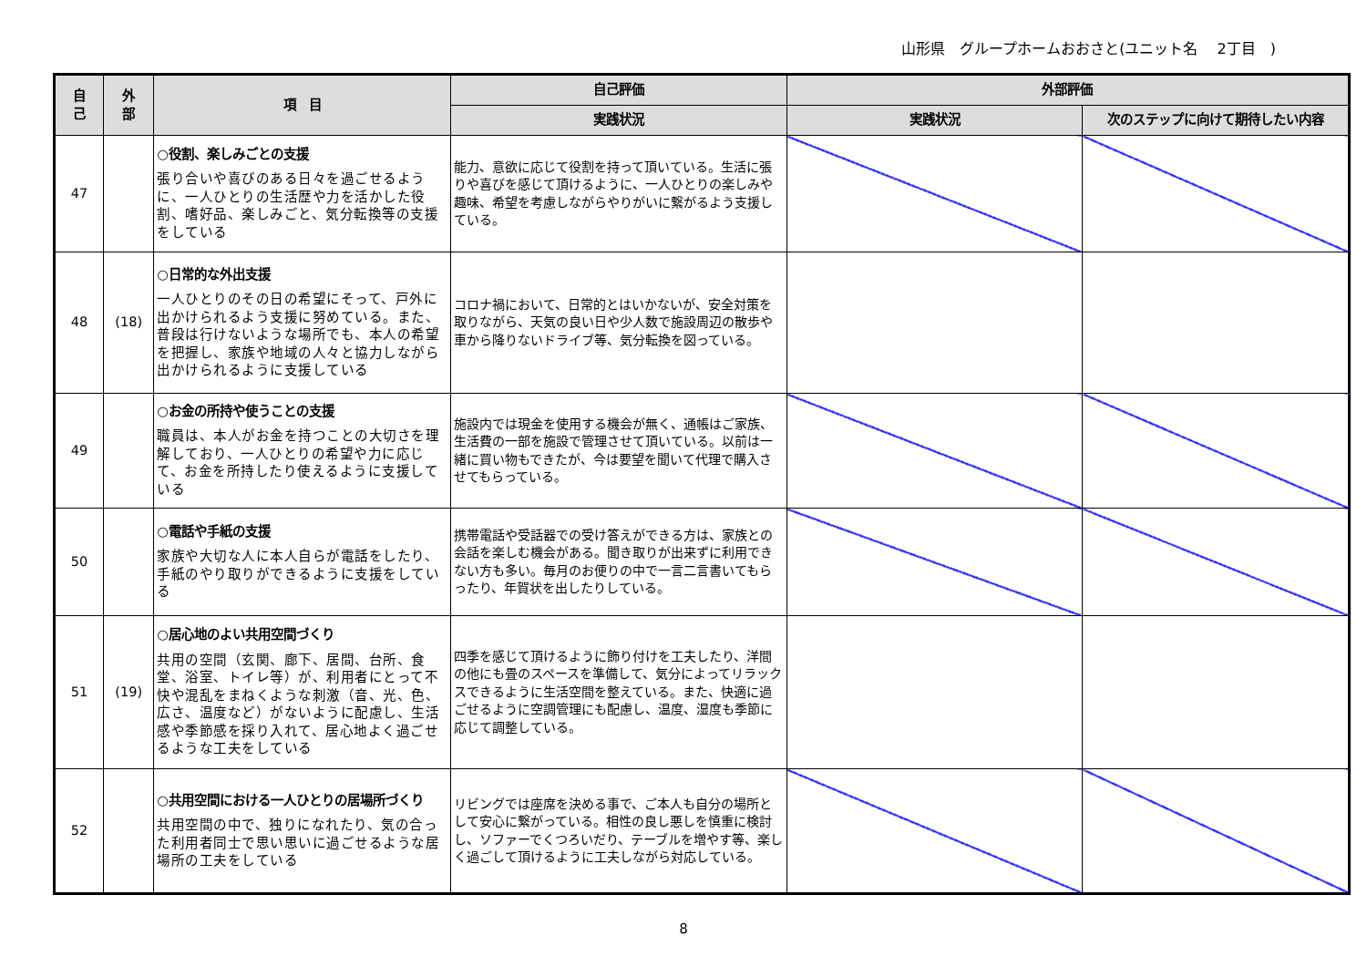山形県　グループホームおおさと(ユニット名　 2丁目　)
| 自 己 | 外 部 | 項 目 | 自己評価 | 外部評価 | |
| --- | --- | --- | --- | --- | --- |
| | | | 実践状況 | 実践状況 | 次のステップに向けて期待したい内容 |
| 47 | | ○役割、楽しみごとの支援 張り合いや喜びのある日々を過ごせるように、一人ひとりの生活歴や力を活かした役割、嗜好品、楽しみごと、気分転換等の支援をしている | 能力、意欲に応じて役割を持って頂いている。生活に張りや喜びを感じて頂けるように、一人ひとりの楽しみや趣味、希望を考慮しながらやりがいに繋がるよう支援している。 | | |
| 48 | (18) | ○日常的な外出支援 一人ひとりのその日の希望にそって、戸外に出かけられるよう支援に努めている。また、普段は行けないような場所でも、本人の希望を把握し、家族や地域の人々と協力しながら出かけられるように支援している | コロナ禍において、日常的とはいかないが、安全対策を取りながら、天気の良い日や少人数で施設周辺の散歩や車から降りないドライブ等、気分転換を図っている。 | | |
| 49 | | ○お金の所持や使うことの支援 職員は、本人がお金を持つことの大切さを理解しており、一人ひとりの希望や力に応じて、お金を所持したり使えるように支援している | 施設内では現金を使用する機会が無く、通帳はご家族、生活費の一部を施設で管理させて頂いている。以前は一緒に買い物もできたが、今は要望を聞いて代理で購入させてもらっている。 | | |
| 50 | | ○電話や手紙の支援 家族や大切な人に本人自らが電話をしたり、手紙のやり取りができるように支援をしている | 携帯電話や受話器での受け答えができる方は、家族との会話を楽しむ機会がある。聞き取りが出来ずに利用できない方も多い。毎月のお便りの中で一言二言書いてもらったり、年賀状を出したりしている。 | | |
| 51 | (19) | ○居心地のよい共用空間づくり 共用の空間（玄関、廊下、居間、台所、食堂、浴室、トイレ等）が、利用者にとって不快や混乱をまねくような刺激（音、光、色、広さ、温度など）がないように配慮し、生活感や季節感を採り入れて、居心地よく過ごせるような工夫をしている | 四季を感じて頂けるように飾り付けを工夫したり、洋間の他にも畳のスペースを準備して、気分によってリラックスできるように生活空間を整えている。また、快適に過ごせるように空調管理にも配慮し、温度、湿度も季節に応じて調整している。 | | |
| 52 | | ○共用空間における一人ひとりの居場所づくり 共用空間の中で、独りになれたり、気の合った利用者同士で思い思いに過ごせるような居場所の工夫をしている | リビングでは座席を決める事で、ご本人も自分の場所として安心に繋がっている。相性の良し悪しを慎重に検討し、ソファーでくつろいだり、テーブルを増やす等、楽しく過ごして頂けるように工夫しながら対応している。 | | |
8